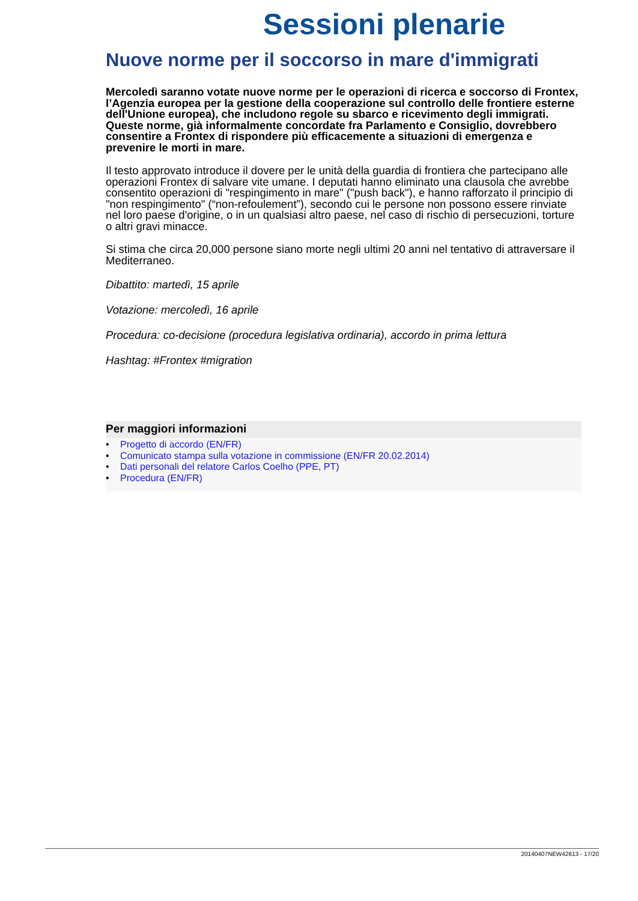Sessioni plenarie
Nuove norme per il soccorso in mare d'immigrati
Mercoledì saranno votate nuove norme per le operazioni di ricerca e soccorso di Frontex, l’Agenzia europea per la gestione della cooperazione sul controllo delle frontiere esterne dell'Unione europea), che includono regole su sbarco e ricevimento degli immigrati. Queste norme, già informalmente concordate fra Parlamento e Consiglio, dovrebbero consentire a Frontex di rispondere più efficacemente a situazioni di emergenza e prevenire le morti in mare.
Il testo approvato introduce il dovere per le unità della guardia di frontiera che partecipano alle operazioni Frontex di salvare vite umane. I deputati hanno eliminato una clausola che avrebbe consentito operazioni di "respingimento in mare" ("push back"), e hanno rafforzato il principio di "non respingimento" (“non-refoulement”), secondo cui le persone non possono essere rinviate nel loro paese d'origine, o in un qualsiasi altro paese, nel caso di rischio di persecuzioni, torture o altri gravi minacce.
Si stima che circa 20,000 persone siano morte negli ultimi 20 anni nel tentativo di attraversare il Mediterraneo.
Dibattito: martedì, 15 aprile
Votazione: mercoledì, 16 aprile
Procedura: co-decisione (procedura legislativa ordinaria), accordo in prima lettura
Hashtag: #Frontex #migration
Per maggiori informazioni
• Progetto di accordo (EN/FR)
• Comunicato stampa sulla votazione in commissione (EN/FR 20.02.2014)
• Dati personali del relatore Carlos Coelho (PPE, PT)
• Procedura (EN/FR)
20140407NEW42613 - 17/20